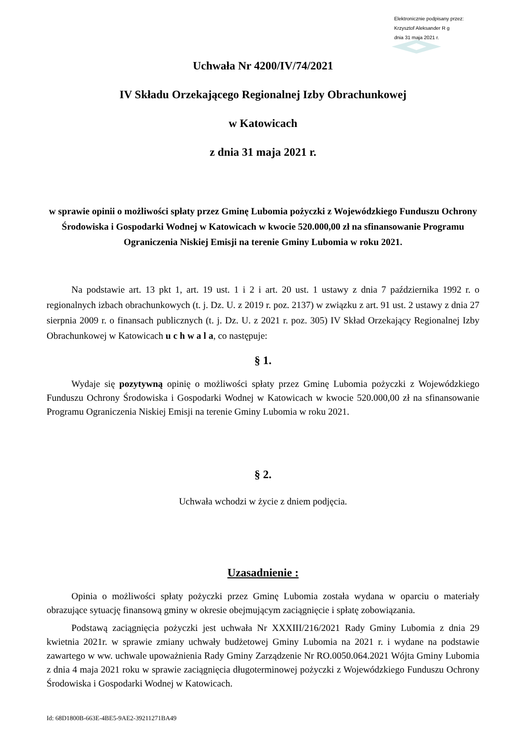Elektronicznie podpisany przez:
Krzysztof Aleksander R g
dnia 31 maja 2021 r.
Uchwała Nr 4200/IV/74/2021
IV Składu Orzekającego Regionalnej Izby Obrachunkowej
w Katowicach
z dnia 31 maja 2021 r.
w sprawie opinii o możliwości spłaty przez Gminę Lubomia pożyczki z Wojewódzkiego Funduszu Ochrony Środowiska i Gospodarki Wodnej w Katowicach w kwocie 520.000,00 zł na sfinansowanie Programu Ograniczenia Niskiej Emisji na terenie Gminy Lubomia w roku 2021.
Na podstawie art. 13 pkt 1, art. 19 ust. 1 i 2 i art. 20 ust. 1 ustawy z dnia 7 października 1992 r. o regionalnych izbach obrachunkowych (t. j. Dz. U. z 2019 r. poz. 2137) w związku z art. 91 ust. 2 ustawy z dnia 27 sierpnia 2009 r. o finansach publicznych (t. j. Dz. U. z 2021 r. poz. 305) IV Skład Orzekający Regionalnej Izby Obrachunkowej w Katowicach u c h w a l a, co następuje:
§ 1.
Wydaje się pozytywną opinię o możliwości spłaty przez Gminę Lubomia pożyczki z Wojewódzkiego Funduszu Ochrony Środowiska i Gospodarki Wodnej w Katowicach w kwocie 520.000,00 zł na sfinansowanie Programu Ograniczenia Niskiej Emisji na terenie Gminy Lubomia w roku 2021.
§ 2.
Uchwała wchodzi w życie z dniem podjęcia.
Uzasadnienie :
Opinia o możliwości spłaty pożyczki przez Gminę Lubomia została wydana w oparciu o materiały obrazujące sytuację finansową gminy w okresie obejmującym zaciągnięcie i spłatę zobowiązania.
Podstawą zaciągnięcia pożyczki jest uchwała Nr XXXIII/216/2021 Rady Gminy Lubomia z dnia 29 kwietnia 2021r. w sprawie zmiany uchwały budżetowej Gminy Lubomia na 2021 r. i wydane na podstawie zawartego w ww. uchwale upoważnienia Rady Gminy Zarządzenie Nr RO.0050.064.2021 Wójta Gminy Lubomia z dnia 4 maja 2021 roku w sprawie zaciągnięcia długoterminowej pożyczki z Wojewódzkiego Funduszu Ochrony Środowiska i Gospodarki Wodnej w Katowicach.
Id: 68D1800B-663E-4BE5-9AE2-39211271BA49